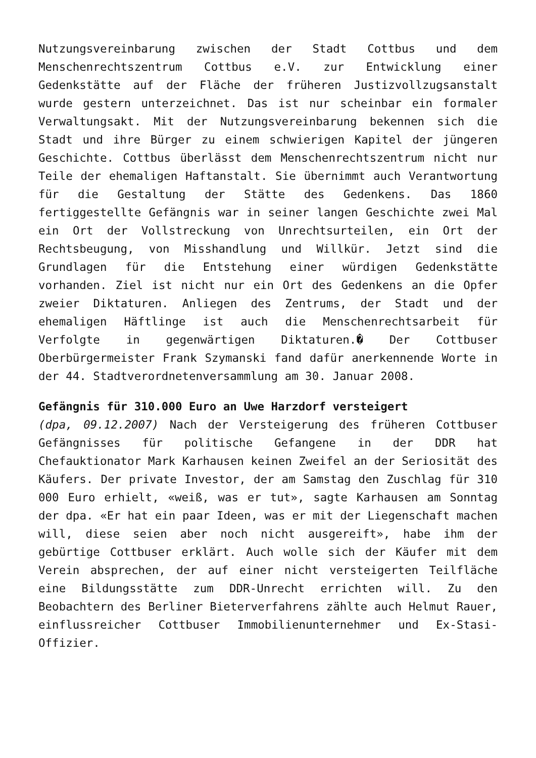Nutzungsvereinbarung zwischen der Stadt Cottbus und dem Menschenrechtszentrum Cottbus e.V. zur Entwicklung einer Gedenkstätte auf der Fläche der früheren Justizvollzugsanstalt wurde gestern unterzeichnet. Das ist nur scheinbar ein formaler Verwaltungsakt. Mit der Nutzungsvereinbarung bekennen sich die Stadt und ihre Bürger zu einem schwierigen Kapitel der jüngeren Geschichte. Cottbus überlässt dem Menschenrechtszentrum nicht nur Teile der ehemaligen Haftanstalt. Sie übernimmt auch Verantwortung für die Gestaltung der Stätte des Gedenkens. Das 1860 fertiggestellte Gefängnis war in seiner langen Geschichte zwei Mal ein Ort der Vollstreckung von Unrechtsurteilen, ein Ort der Rechtsbeugung, von Misshandlung und Willkür. Jetzt sind die Grundlagen für die Entstehung einer würdigen Gedenkstätte vorhanden. Ziel ist nicht nur ein Ort des Gedenkens an die Opfer zweier Diktaturen. Anliegen des Zentrums, der Stadt und der ehemaligen Häftlinge ist auch die Menschenrechtsarbeit für Verfolgte in gegenwärtigen Diktaturen.� Der Cottbuser Oberbürgermeister Frank Szymanski fand dafür anerkennende Worte in der 44. Stadtverordnetenversammlung am 30. Januar 2008.
Gefängnis für 310.000 Euro an Uwe Harzdorf versteigert
(dpa, 09.12.2007) Nach der Versteigerung des früheren Cottbuser Gefängnisses für politische Gefangene in der DDR hat Chefauktionator Mark Karhausen keinen Zweifel an der Seriosität des Käufers. Der private Investor, der am Samstag den Zuschlag für 310 000 Euro erhielt, «weiß, was er tut», sagte Karhausen am Sonntag der dpa. «Er hat ein paar Ideen, was er mit der Liegenschaft machen will, diese seien aber noch nicht ausgereift», habe ihm der gebürtige Cottbuser erklärt. Auch wolle sich der Käufer mit dem Verein absprechen, der auf einer nicht versteigerten Teilfläche eine Bildungsstätte zum DDR-Unrecht errichten will. Zu den Beobachtern des Berliner Bieterverfahrens zählte auch Helmut Rauer, einflussreicher Cottbuser Immobilienunternehmer und Ex-Stasi-Offizier.